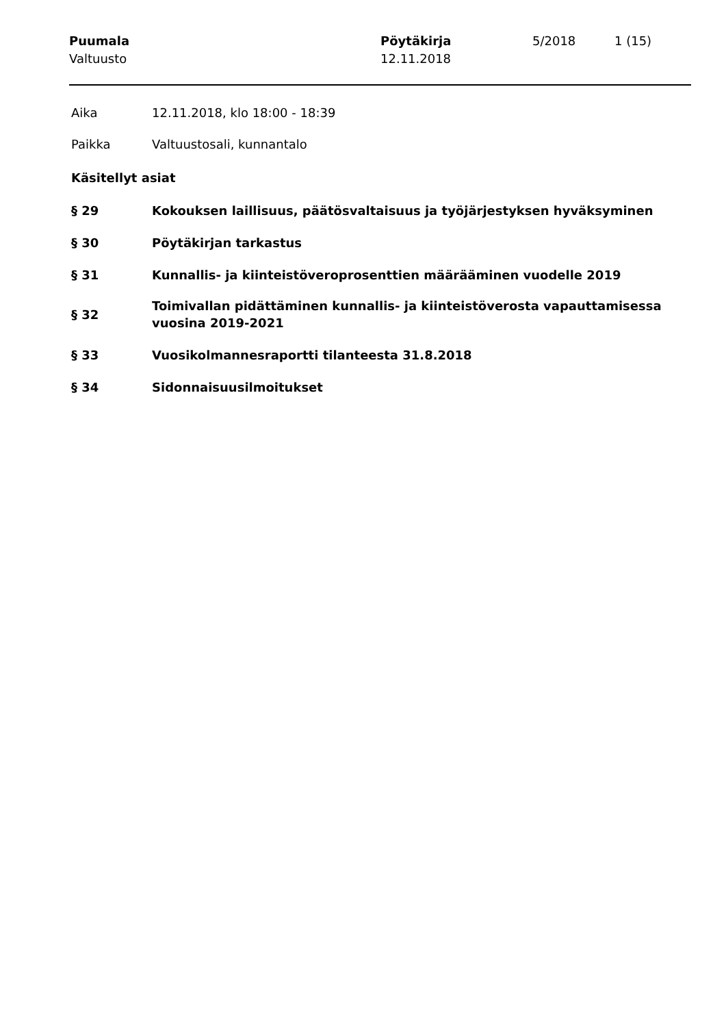Puumala
Valtuusto
Pöytäkirja
12.11.2018
5/2018 1 (15)
Aika 12.11.2018, klo 18:00 - 18:39
Paikka Valtuustosali, kunnantalo
Käsitellyt asiat
§ 29 Kokouksen laillisuus, päätösvaltaisuus ja työjärjestyksen hyväksyminen
§ 30 Pöytäkirjan tarkastus
§ 31 Kunnallis- ja kiinteistöveroprosenttien määrääminen vuodelle 2019
§ 32
Toimivallan pidättäminen kunnallis- ja kiinteistöverosta vapauttamisessa
vuosina 2019-2021
§ 33 Vuosikolmannesraportti tilanteesta 31.8.2018
§ 34 Sidonnaisuusilmoitukset